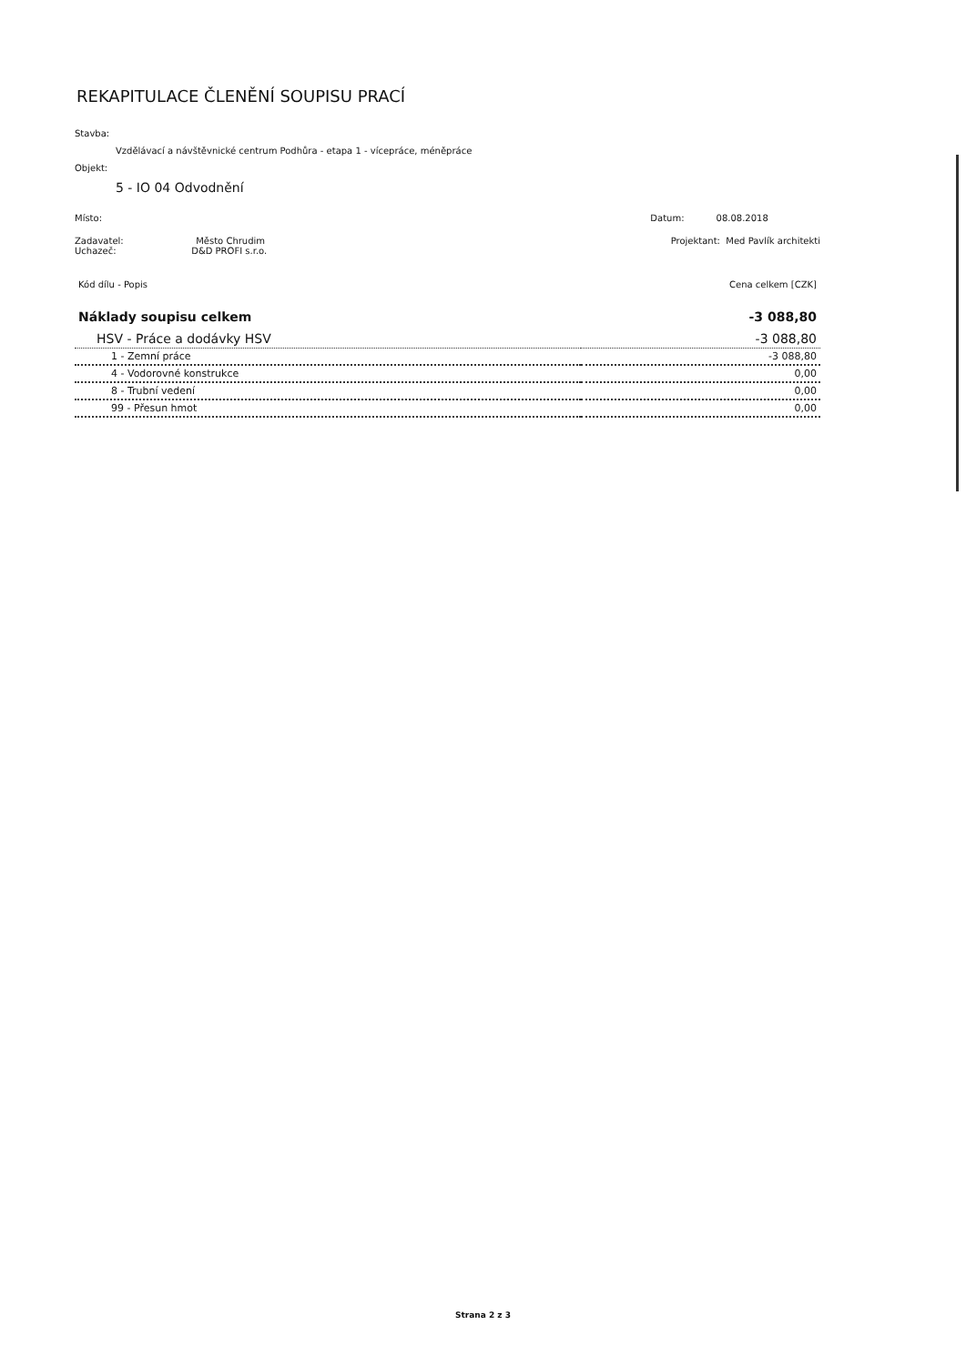REKAPITULACE ČLENĚNÍ SOUPISU PRACÍ
Stavba:
Vzdělávací a návštěvnické centrum Podhůra - etapa 1 - vícepráce, méněpráce
Objekt:
5 - IO 04 Odvodnění
Místo: Datum: 08.08.2018
Zadavatel: Město Chrudim
Uchazeč: D&D PROFI s.r.o. Projektant: Med Pavlík architekti
| Kód dílu - Popis | Cena celkem [CZK] |
| Náklady soupisu celkem | -3 088,80 |
| HSV - Práce a dodávky HSV | -3 088,80 |
| 1 - Zemní práce | -3 088,80 |
| 4 - Vodorovné konstrukce | 0,00 |
| 8 - Trubní vedení | 0,00 |
| 99 - Přesun hmot | 0,00 |
Strana 2 z 3